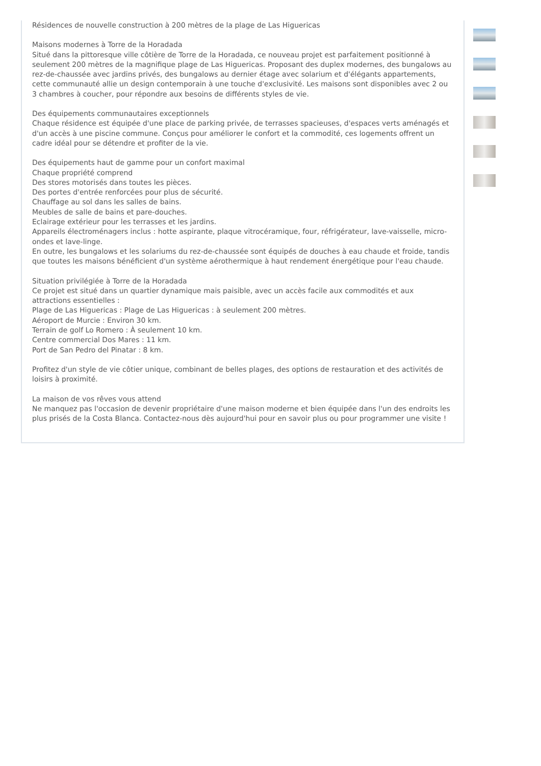Résidences de nouvelle construction à 200 mètres de la plage de Las Higuericas
Maisons modernes à Torre de la Horadada
Situé dans la pittoresque ville côtière de Torre de la Horadada, ce nouveau projet est parfaitement positionné à seulement 200 mètres de la magnifique plage de Las Higuericas. Proposant des duplex modernes, des bungalows au rez-de-chaussée avec jardins privés, des bungalows au dernier étage avec solarium et d'élégants appartements, cette communauté allie un design contemporain à une touche d'exclusivité. Les maisons sont disponibles avec 2 ou 3 chambres à coucher, pour répondre aux besoins de différents styles de vie.
Des équipements communautaires exceptionnels
Chaque résidence est équipée d'une place de parking privée, de terrasses spacieuses, d'espaces verts aménagés et d'un accès à une piscine commune. Conçus pour améliorer le confort et la commodité, ces logements offrent un cadre idéal pour se détendre et profiter de la vie.
Des équipements haut de gamme pour un confort maximal
Chaque propriété comprend
Des stores motorisés dans toutes les pièces.
Des portes d'entrée renforcées pour plus de sécurité.
Chauffage au sol dans les salles de bains.
Meubles de salle de bains et pare-douches.
Eclairage extérieur pour les terrasses et les jardins.
Appareils électroménagers inclus : hotte aspirante, plaque vitrocéramique, four, réfrigérateur, lave-vaisselle, micro-ondes et lave-linge.
En outre, les bungalows et les solariums du rez-de-chaussée sont équipés de douches à eau chaude et froide, tandis que toutes les maisons bénéficient d'un système aérothermique à haut rendement énergétique pour l'eau chaude.
Situation privilégiée à Torre de la Horadada
Ce projet est situé dans un quartier dynamique mais paisible, avec un accès facile aux commodités et aux attractions essentielles :
Plage de Las Higuericas : Plage de Las Higuericas : à seulement 200 mètres.
Aéroport de Murcie : Environ 30 km.
Terrain de golf Lo Romero : À seulement 10 km.
Centre commercial Dos Mares : 11 km.
Port de San Pedro del Pinatar : 8 km.
Profitez d'un style de vie côtier unique, combinant de belles plages, des options de restauration et des activités de loisirs à proximité.
La maison de vos rêves vous attend
Ne manquez pas l'occasion de devenir propriétaire d'une maison moderne et bien équipée dans l'un des endroits les plus prisés de la Costa Blanca. Contactez-nous dès aujourd'hui pour en savoir plus ou pour programmer une visite !